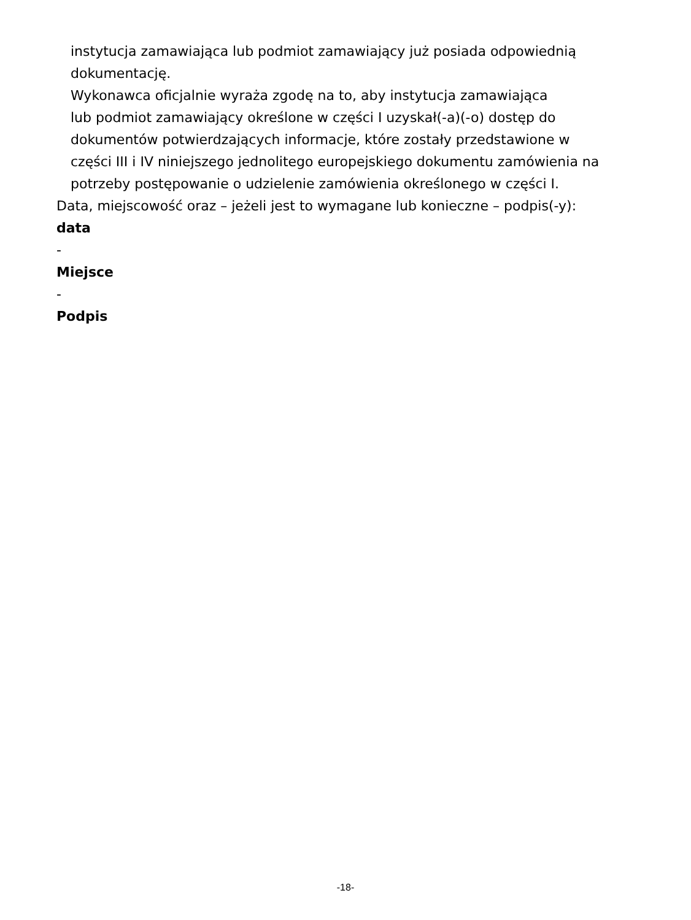instytucja zamawiająca lub podmiot zamawiający już posiada odpowiednią
dokumentację.
Wykonawca oficjalnie wyraża zgodę na to, aby instytucja zamawiająca
lub podmiot zamawiający określone w części I uzyskał(-a)(-o) dostęp do
dokumentów potwierdzających informacje, które zostały przedstawione w
części III i IV niniejszego jednolitego europejskiego dokumentu zamówienia na
potrzeby postępowanie o udzielenie zamówienia określonego w części I.
Data, miejscowość oraz – jeżeli jest to wymagane lub konieczne – podpis(-y):
data
-
Miejsce
-
Podpis
-18-